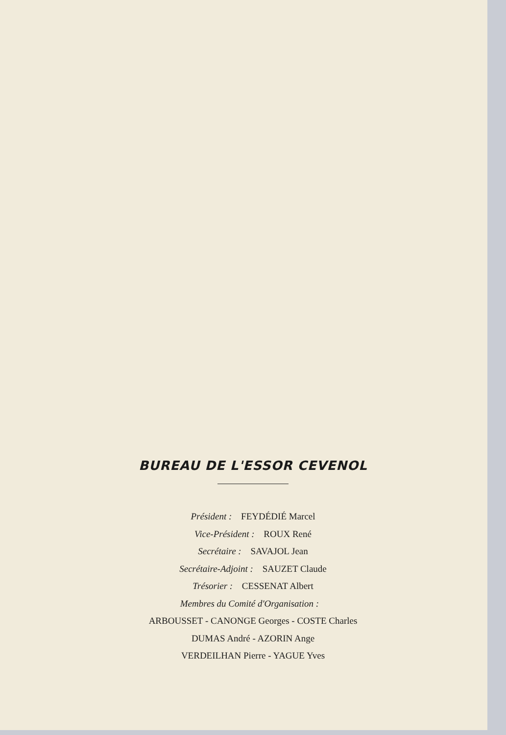BUREAU DE L'ESSOR CEVENOL
Président : FEYDÉDIÉ Marcel
Vice-Président : ROUX René
Secrétaire : SAVAJOL Jean
Secrétaire-Adjoint : SAUZET Claude
Trésorier : CESSENAT Albert
Membres du Comité d'Organisation :
ARBOUSSET - CANONGE Georges - COSTE Charles
DUMAS André - AZORIN Ange
VERDEILHAN Pierre - YAGUE Yves